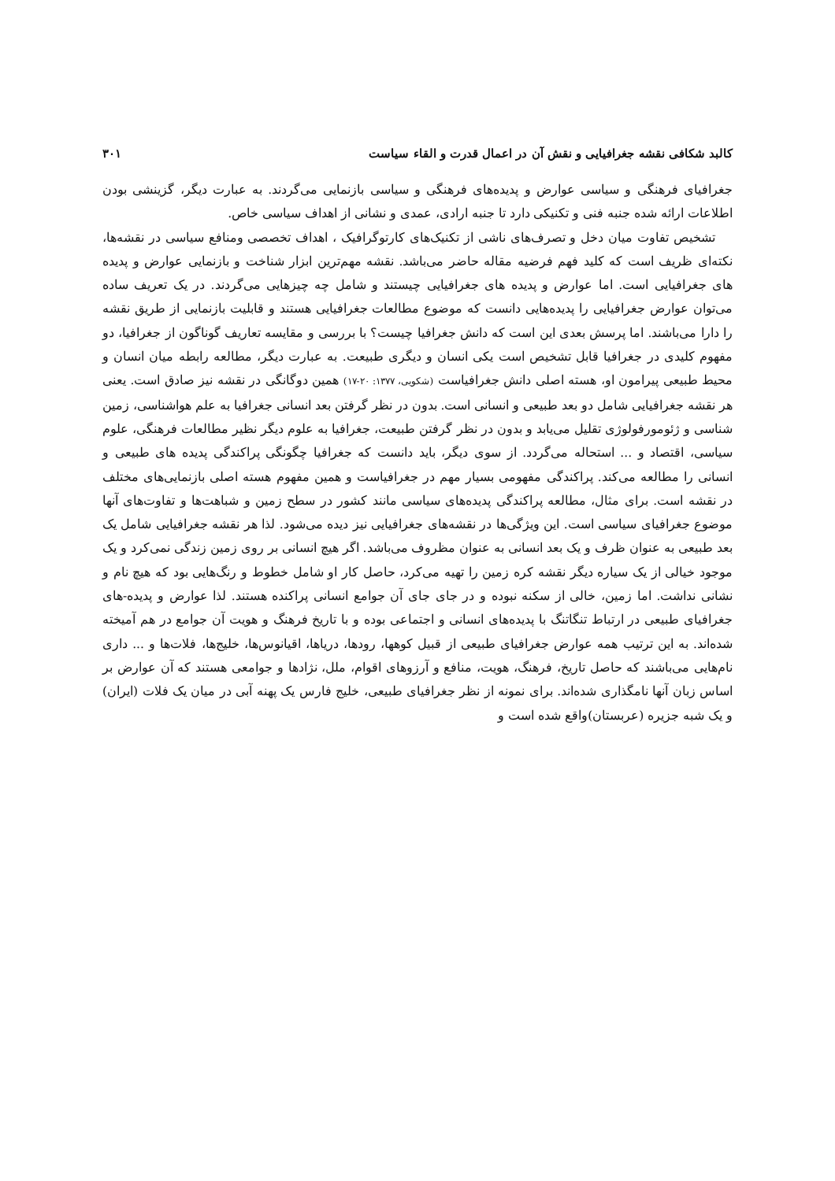کالبد شکافی نقشه جغرافیایی و نقش آن در اعمال قدرت و القاء سیاست ۳۰۱
جغرافیای فرهنگی و سیاسی عوارض و پدیده‌های فرهنگی و سیاسی بازنمایی می‌گردند. به عبارت دیگر، گزینشی بودن اطلاعات ارائه شده جنبه فنی و تکنیکی دارد تا جنبه ارادی، عمدی و نشانی از اهداف سیاسی خاص.
تشخیص تفاوت میان دخل و تصرف‌های ناشی از تکنیک‌های کارتوگرافیک ، اهداف تخصصی ومنافع سیاسی در نقشه‌ها، نکته‌ای ظریف است که کلید فهم فرضیه مقاله حاضر می‌باشد. نقشه مهم‌ترین ابزار شناخت و بازنمایی عوارض و پدیده های جغرافیایی است. اما عوارض و پدیده های جغرافیایی چیستند و شامل چه چیزهایی می‌گردند. در یک تعریف ساده می‌توان عوارض جغرافیایی را پدیده‌هایی دانست که موضوع مطالعات جغرافیایی هستند و قابلیت بازنمایی از طریق نقشه را دارا می‌باشند. اما پرسش بعدی این است که دانش جغرافیا چیست؟ با بررسی و مقایسه تعاریف گوناگون از جغرافیا، دو مفهوم کلیدی در جغرافیا قابل تشخیص است یکی انسان و دیگری طبیعت. به عبارت دیگر، مطالعه رابطه میان انسان و محیط طبیعی پیرامون او، هسته اصلی دانش جغرافیاست (شکویی، ۱۳۷۷: ۲۰-۱۷) همین دوگانگی در نقشه نیز صادق است. یعنی هر نقشه جغرافیایی شامل دو بعد طبیعی و انسانی است. بدون در نظر گرفتن بعد انسانی جغرافیا به علم هواشناسی، زمین شناسی و ژئومورفولوژی تقلیل می‌یابد و بدون در نظر گرفتن طبیعت، جغرافیا به علوم دیگر نظیر مطالعات فرهنگی، علوم سیاسی، اقتصاد و ... استحاله می‌گردد. از سوی دیگر، باید دانست که جغرافیا چگونگی پراکندگی پدیده های طبیعی و انسانی را مطالعه می‌کند. پراکندگی مفهومی بسیار مهم در جغرافیاست و همین مفهوم هسته اصلی بازنمایی‌های مختلف در نقشه است. برای مثال، مطالعه پراکندگی پدیده‌های سیاسی مانند کشور در سطح زمین و شباهت‌ها و تفاوت‌های آنها موضوع جغرافیای سیاسی است. این ویژگی‌ها در نقشه‌های جغرافیایی نیز دیده می‌شود. لذا هر نقشه جغرافیایی شامل یک بعد طبیعی به عنوان ظرف و یک بعد انسانی به عنوان مظروف می‌باشد. اگر هیچ انسانی بر روی زمین زندگی نمی‌کرد و یک موجود خیالی از یک سیاره دیگر نقشه کره زمین را تهیه می‌کرد، حاصل کار او شامل خطوط و رنگ‌هایی بود که هیچ نام و نشانی نداشت. اما زمین، خالی از سکنه نبوده و در جای جای آن جوامع انسانی پراکنده هستند. لذا عوارض و پدیده-های جغرافیای طبیعی در ارتباط تنگاتنگ با پدیده‌های انسانی و اجتماعی بوده و با تاریخ فرهنگ و هویت آن جوامع در هم آمیخته شده‌اند. به این ترتیب همه عوارض جغرافیای طبیعی از قبیل کوهها، رودها، دریاها، اقیانوس‌ها، خلیج‌ها، فلات‌ها و ... داری نام‌هایی می‌باشند که حاصل تاریخ، فرهنگ، هویت، منافع و آرزوهای اقوام، ملل، نژادها و جوامعی هستند که آن عوارض بر اساس زبان آنها نامگذاری شده‌اند. برای نمونه از نظر جغرافیای طبیعی، خلیج فارس یک پهنه آبی در میان یک فلات (ایران) و یک شبه جزیره (عربستان)واقع شده است و